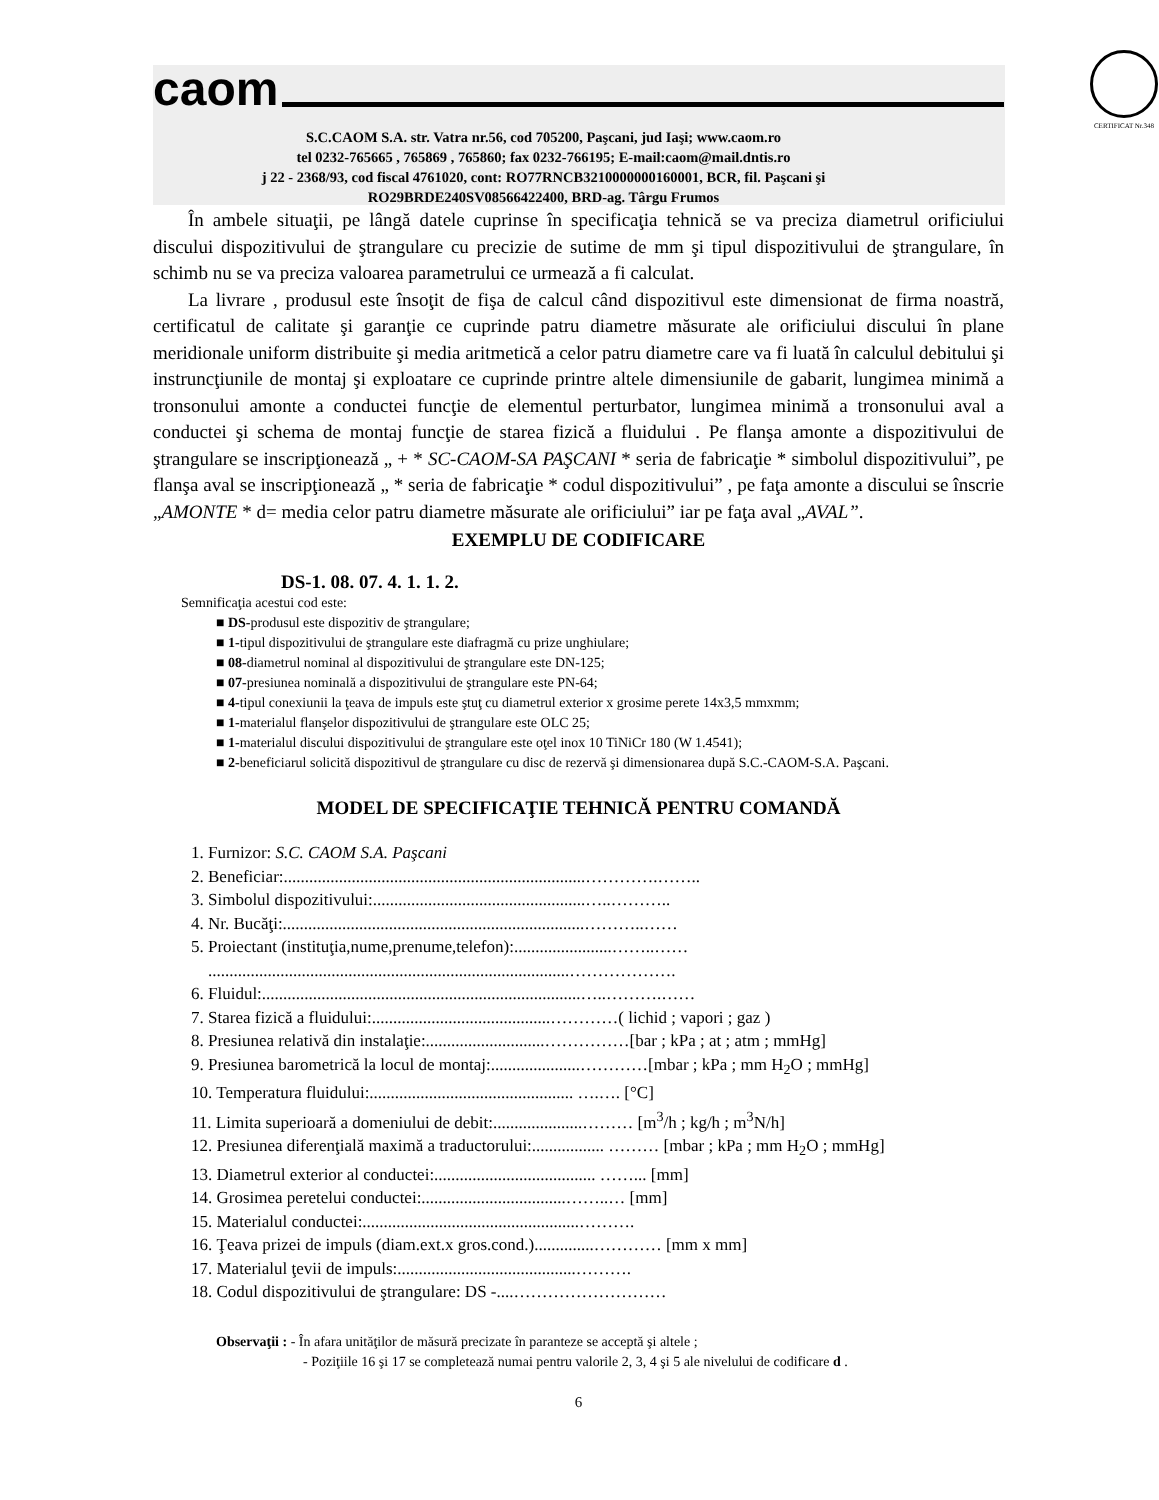caom
CERTIFICAT Nr.348
S.C.CAOM S.A. str. Vatra nr.56, cod 705200, Paşcani, jud Iaşi; www.caom.ro
tel 0232-765665 , 765869 , 765860; fax 0232-766195; E-mail:caom@mail.dntis.ro
j 22 - 2368/93, cod fiscal 4761020, cont: RO77RNCB3210000000160001, BCR, fil. Paşcani şi
RO29BRDE240SV08566422400, BRD-ag. Târgu Frumos
În ambele situaţii, pe lângă datele cuprinse în specificaţia tehnică se va preciza diametrul orificiului discului dispozitivului de ştrangulare cu precizie de sutime de mm şi tipul dispozitivului de ştrangulare, în schimb nu se va preciza valoarea parametrului ce urmează a fi calculat.
La livrare , produsul este însoţit de fişa de calcul când dispozitivul este dimensionat de firma noastră, certificatul de calitate şi garanţie ce cuprinde patru diametre măsurate ale orificiului discului în plane meridionale uniform distribuite şi media aritmetică a celor patru diametre care va fi luată în calculul debitului şi instruncţiunile de montaj şi exploatare ce cuprinde printre altele dimensiunile de gabarit, lungimea minimă a tronsonului amonte a conductei funcţie de elementul perturbator, lungimea minimă a tronsonului aval a conductei şi schema de montaj funcţie de starea fizică a fluidului . Pe flanşa amonte a dispozitivului de ştrangulare se inscripţionează „ + * SC-CAOM-SA PAŞCANI * seria de fabricaţie * simbolul dispozitivului”, pe flanşa aval se inscripţionează „ * seria de fabricaţie * codul dispozitivului” , pe faţa amonte a discului se înscrie „AMONTE * d= media celor patru diametre măsurate ale orificiului” iar pe faţa aval „AVAL”.
EXEMPLU DE CODIFICARE
DS-1. 08. 07. 4. 1. 1. 2.
Semnificaţia acestui cod este:
■ DS-produsul este dispozitiv de ştrangulare;
■ 1-tipul dispozitivului de ştrangulare este diafragmă cu prize unghiulare;
■ 08-diametrul nominal al dispozitivului de ştrangulare este DN-125;
■ 07-presiunea nominală a dispozitivului de ştrangulare este PN-64;
■ 4-tipul conexiunii la ţeava de impuls este ştuţ cu diametrul exterior x grosime perete 14x3,5 mmxmm;
■ 1-materialul flanşelor dispozitivului de ştrangulare este OLC 25;
■ 1-materialul discului dispozitivului de ştrangulare este oţel inox 10 TiNiCr 180 (W 1.4541);
■ 2-beneficiarul solicită dispozitivul de ştrangulare cu disc de rezervă şi dimensionarea după S.C.-CAOM-S.A. Paşcani.
MODEL DE SPECIFICAŢIE TEHNICĂ PENTRU COMANDĂ
1. Furnizor: S.C. CAOM S.A. Paşcani
2. Beneficiar:.......................................................................………….……..
3. Simbolul dispozitivului:..................................................…..………..
4. Nr. Bucăţi:.......................................................................………..……
5. Proiectant (instituţia,nume,prenume,telefon):.......................……..……
.....................................................................................……………….
6. Fluidul:...........................................................................…..……….……
7. Starea fizică a fluidului:..........................................…………( lichid ; vapori ; gaz )
8. Presiunea relativă din instalaţie:............................……………[bar ; kPa ; at ; atm ; mmHg]
9. Presiunea barometrică la locul de montaj:.....................…………[mbar ; kPa ; mm H<sub>2</sub>O ; mmHg]
10. Temperatura fluidului:................................................ ….…. [°C]
11. Limita superioară a domeniului de debit:.....................……… [m<sup>3</sup>/h ; kg/h ; m<sup>3</sup>N/h]
12. Presiunea diferenţială maximă a traductorului:................. ……… [mbar ; kPa ; mm H<sub>2</sub>O ; mmHg]
13. Diametrul exterior al conductei:...................................... ……... [mm]
14. Grosimea peretelui conductei:..................................……..… [mm]
15. Materialul conductei:...................................................……….
16. Ţeava prizei de impuls (diam.ext.x gros.cond.)..............………… [mm x mm]
17. Materialul ţevii de impuls:..........................................……….
18. Codul dispozitivului de ştrangulare: DS -....………………………
Observaţii : - În afara unităţilor de măsură precizate în paranteze se acceptă şi altele ;
- Poziţiile 16 şi 17 se completează numai pentru valorile 2, 3, 4 şi 5 ale nivelului de codificare d .
6